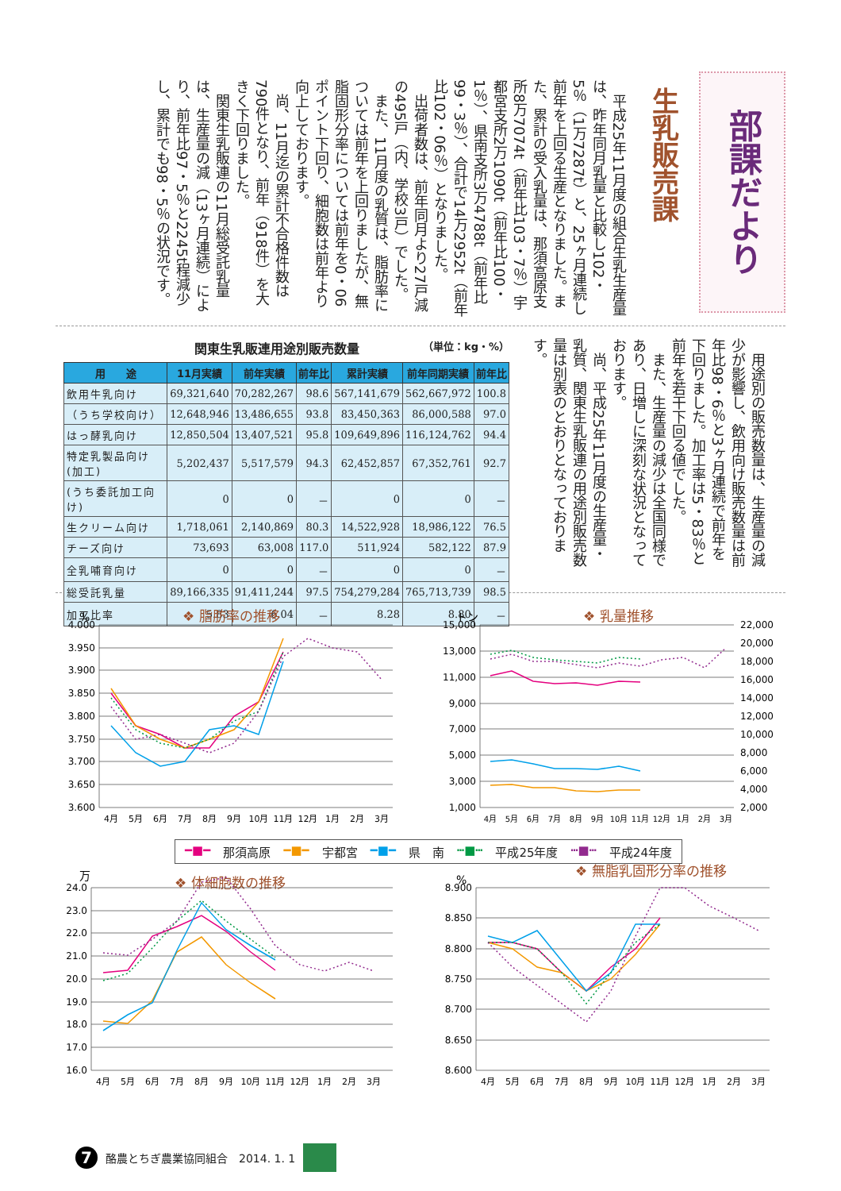部課だより
生乳販売課
平成25年11月度の組合生乳生産量は、昨年同月乳量と比較し102・5％（1万7287t）と、25ヶ月連続し前年を上回る生産となりました。また、累計の受入乳量は、那須高原支所8万7074t（前年比103・7％）宇都宮支所2万1090t（前年比100・1％）、県南支所3万4788t（前年比99・3％）、合計で14万2952t（前年比102・06％）となりました。
出荷者数は、前年同月より27戸減の495戸（内、学校3戸）でした。
また、11月度の乳質は、脂肪率については前年を上回りましたが、無脂固形分率については前年を0・06ポイント下回り、細胞数は前年より向上しております。
尚、11月迄の累計不合格件数は790件となり、前年（918件）を大きく下回りました。
関東生乳販連の11月総受託乳量は、生産量の減（13ヶ月連続）により、前年比97・5％と2245t程減少し、累計でも98・5％の状況です。
関東生乳販連用途別販売数量 （単位：kg・%）
| 用 途 | 11月実績 | 前年実績 | 前年比 | 累計実績 | 前年同期実績 | 前年比 |
| --- | --- | --- | --- | --- | --- | --- |
| 飲用牛乳向け | 69,321,640 | 70,282,267 | 98.6 | 567,141,679 | 562,667,972 | 100.8 |
| （うち学校向け） | 12,648,946 | 13,486,655 | 93.8 | 83,450,363 | 86,000,588 | 97.0 |
| はっ酵乳向け | 12,850,504 | 13,407,521 | 95.8 | 109,649,896 | 116,124,762 | 94.4 |
| 特定乳製品向け(加工) | 5,202,437 | 5,517,579 | 94.3 | 62,452,857 | 67,352,761 | 92.7 |
| (うち委託加工向け) | 0 | 0 | － | 0 | 0 | － |
| 生クリーム向け | 1,718,061 | 2,140,869 | 80.3 | 14,522,928 | 18,986,122 | 76.5 |
| チーズ向け | 73,693 | 63,008 | 117.0 | 511,924 | 582,122 | 87.9 |
| 全乳哺育向け | 0 | 0 | － | 0 | 0 | － |
| 総受託乳量 | 89,166,335 | 91,411,244 | 97.5 | 754,279,284 | 765,713,739 | 98.5 |
| 加工比率 | 5.83 | 6.04 | － | 8.28 | 8.80 | － |
用途別の販売数量は、生産量の減少が影響し、飲用向け販売数量は前年比98・6％と3ヶ月連続で前年を下回りました。加工率は5・83％と前年を若干下回る値でした。
また、生産量の減少は全国同様であり、日増しに深刻な状況となっております。
尚、平成25年11月度の生産量・乳質、関東生乳販連の用途別販売数量は別表のとおりとなっております。
%
❖ 脂肪率の推移
4.000
3.950
3.900
3.850
3.800
3.750
3.700
3.650
3.600
4月
5月
6月
7月
8月
9月
10月
11月
12月
1月
2月
3月
トン
❖ 乳量推移
15,000
13,000
11,000
9,000
7,000
5,000
3,000
1,000
22,000
20,000
18,000
16,000
14,000
12,000
10,000
8,000
6,000
4,000
2,000
4月
5月
6月
7月
8月
9月
10月
11月
12月
1月
2月
3月
━■━ 那須高原 ━■━ 宇都宮 ━■━ 県　南 ┅■┅ 平成25年度 ┅■┅ 平成24年度
万
❖ 体細胞数の推移
24.0
23.0
22.0
21.0
20.0
19.0
18.0
17.0
16.0
4月
5月
6月
7月
8月
9月
10月
11月
12月
1月
2月
3月
%
❖ 無脂乳固形分率の推移
8.900
8.850
8.800
8.750
8.700
8.650
8.600
4月
5月
6月
7月
8月
9月
10月
11月
12月
1月
2月
3月
7
酪農とちぎ農業協同組合　2014. 1. 1